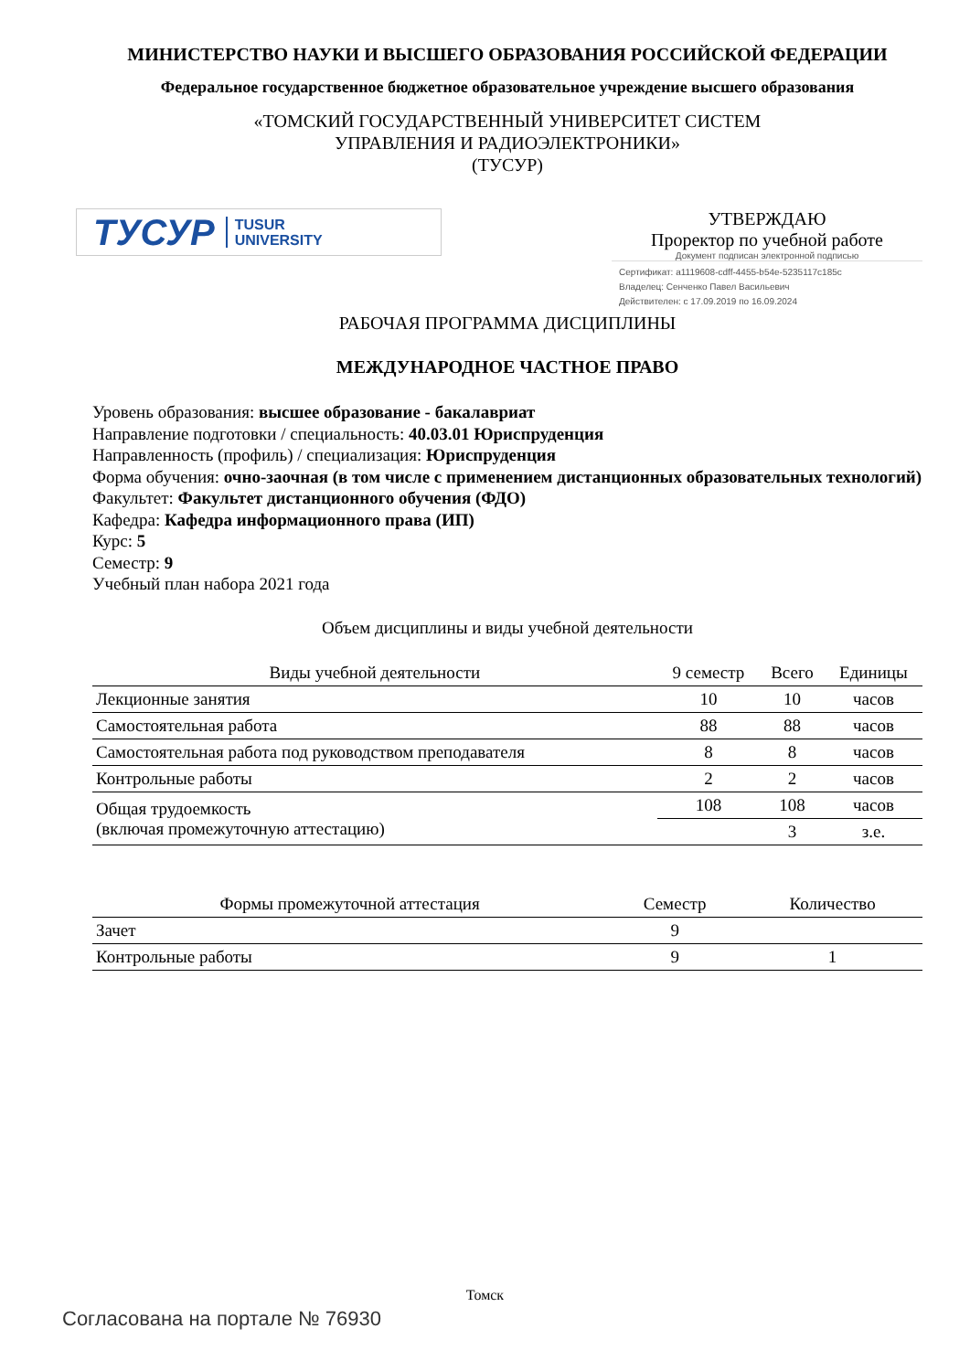МИНИСТЕРСТВО НАУКИ И ВЫСШЕГО ОБРАЗОВАНИЯ РОССИЙСКОЙ ФЕДЕРАЦИИ
Федеральное государственное бюджетное образовательное учреждение высшего образования
«ТОМСКИЙ ГОСУДАРСТВЕННЫЙ УНИВЕРСИТЕТ СИСТЕМ
УПРАВЛЕНИЯ И РАДИОЭЛЕКТРОНИКИ»
(ТУСУР)
ТУСУР TUSUR
UNIVERSITY
УТВЕРЖДАЮ
Проректор по учебной работе
Документ подписан электронной подписью
Сертификат: a1119608-cdff-4455-b54e-5235117c185c
Владелец: Сенченко Павел Васильевич
Действителен: с 17.09.2019 по 16.09.2024
РАБОЧАЯ ПРОГРАММА ДИСЦИПЛИНЫ
МЕЖДУНАРОДНОЕ ЧАСТНОЕ ПРАВО
Уровень образования: высшее образование - бакалавриат
Направление подготовки / специальность: 40.03.01 Юриспруденция
Направленность (профиль) / специализация: Юриспруденция
Форма обучения: очно-заочная (в том числе с применением дистанционных образовательных технологий)
Факультет: Факультет дистанционного обучения (ФДО)
Кафедра: Кафедра информационного права (ИП)
Курс: 5
Семестр: 9
Учебный план набора 2021 года
Объем дисциплины и виды учебной деятельности
| Виды учебной деятельности | 9 семестр | Всего | Единицы |
| --- | --- | --- | --- |
| Лекционные занятия | 10 | 10 | часов |
| Самостоятельная работа | 88 | 88 | часов |
| Самостоятельная работа под руководством преподавателя | 8 | 8 | часов |
| Контрольные работы | 2 | 2 | часов |
| Общая трудоемкость (включая промежуточную аттестацию) | 108 | 108 | часов |
| | | 3 | з.е. |
| Формы промежуточной аттестация | Семестр | Количество |
| --- | --- | --- |
| Зачет | 9 | |
| Контрольные работы | 9 | 1 |
Томск
Согласована на портале № 76930